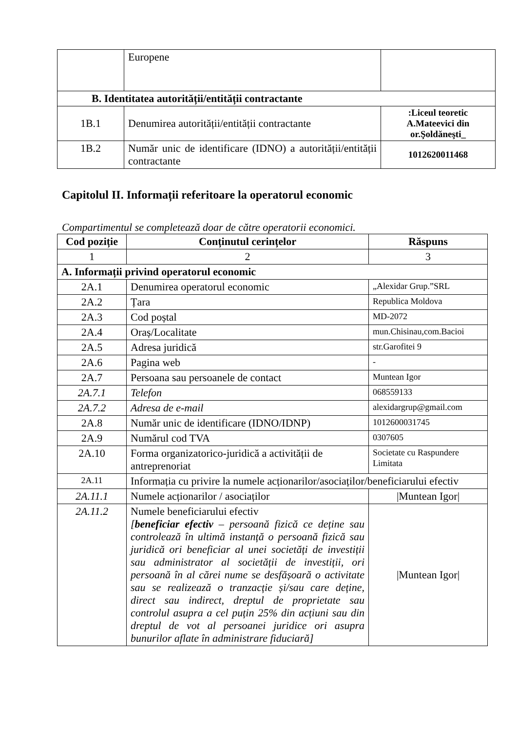| | Europene | |
| B. Identitatea autorității/entității contractante | | |
| 1B.1 | Denumirea autorității/entității contractante | :Liceul teoretic A.Mateevici din or.Şoldăneşti_ |
| 1B.2 | Număr unic de identificare (IDNO) a autorității/entității contractante | 1012620011468 |
Capitolul II. Informații referitoare la operatorul economic
Compartimentul se completează doar de către operatorii economici.
| Cod poziție | Conținutul cerințelor | Răspuns |
| --- | --- | --- |
| 1 | 2 | 3 |
| A. Informații privind operatorul economic | | |
| 2A.1 | Denumirea operatorul economic | „Alexidar Grup.”SRL |
| 2A.2 | Țara | Republica Moldova |
| 2A.3 | Cod poștal | MD-2072 |
| 2A.4 | Oraș/Localitate | mun.Chisinau,com.Bacioi |
| 2A.5 | Adresa juridică | str.Garofitei 9 |
| 2A.6 | Pagina web | - |
| 2A.7 | Persoana sau persoanele de contact | Muntean Igor |
| 2A.7.1 | Telefon | 068559133 |
| 2A.7.2 | Adresa de e-mail | alexidargrup@gmail.com |
| 2A.8 | Număr unic de identificare (IDNO/IDNP) | 1012600031745 |
| 2A.9 | Numărul cod TVA | 0307605 |
| 2A.10 | Forma organizatorico-juridică a activității de antreprenoriat | Societate cu Raspundere Limitata |
| 2A.11 | Informația cu privire la numele acționarilor/asociaților/beneficiarului efectiv | |
| 2A.11.1 | Numele acționarilor / asociaților | /Muntean Igor/ |
| 2A.11.2 | Numele beneficiarului efectiv [ beneficiar efectiv – persoană fizică ce deține sau controlează în ultimă instanță o persoană fizică sau juridică ori beneficiar al unei societăți de investiții sau administrator al societății de investiții, ori persoană în al cărei nume se desfășoară o activitate sau se realizează o tranzacție și/sau care deține, direct sau indirect, dreptul de proprietate sau controlul asupra a cel puțin 25% din acțiuni sau din dreptul de vot al persoanei juridice ori asupra bunurilor aflate în administrare fiduciară] | /Muntean Igor/ |